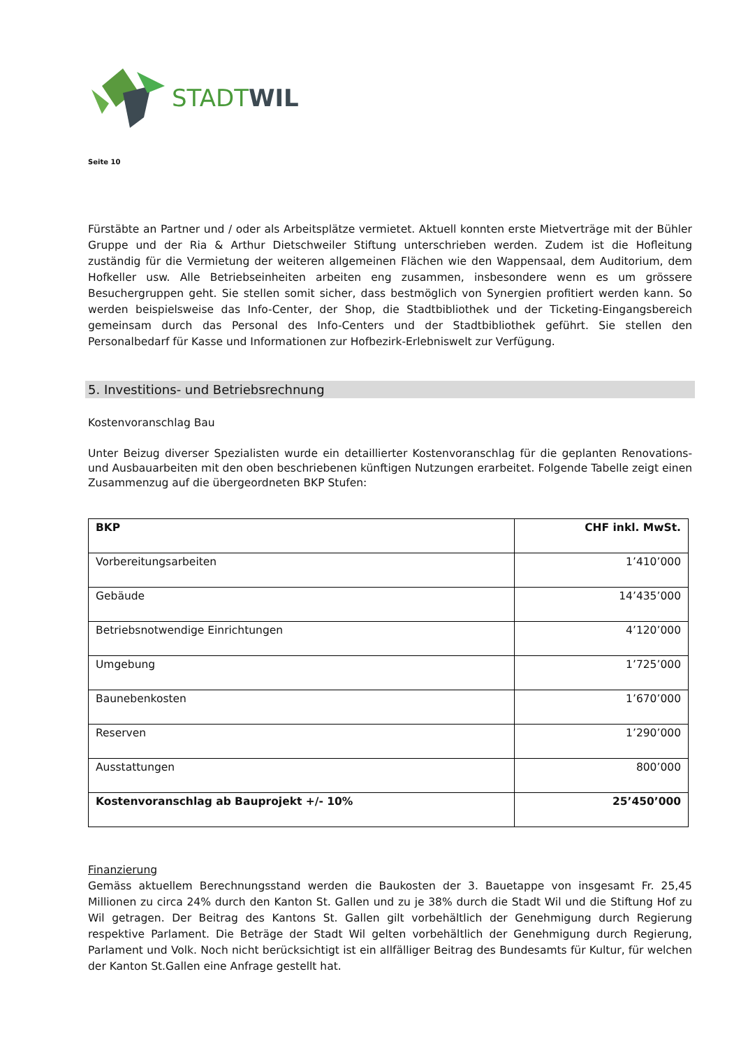STADTWIL
Seite 10
Fürstäbte an Partner und / oder als Arbeitsplätze vermietet. Aktuell konnten erste Mietverträge mit der Bühler Gruppe und der Ria & Arthur Dietschweiler Stiftung unterschrieben werden. Zudem ist die Hofleitung zuständig für die Vermietung der weiteren allgemeinen Flächen wie den Wappensaal, dem Auditorium, dem Hofkeller usw. Alle Betriebseinheiten arbeiten eng zusammen, insbesondere wenn es um grössere Besuchergruppen geht. Sie stellen somit sicher, dass bestmöglich von Synergien profitiert werden kann. So werden beispielsweise das Info-Center, der Shop, die Stadtbibliothek und der Ticketing-Eingangsbereich gemeinsam durch das Personal des Info-Centers und der Stadtbibliothek geführt. Sie stellen den Personalbedarf für Kasse und Informationen zur Hofbezirk-Erlebniswelt zur Verfügung.
5. Investitions- und Betriebsrechnung
Kostenvoranschlag Bau
Unter Beizug diverser Spezialisten wurde ein detaillierter Kostenvoranschlag für die geplanten Renovations- und Ausbauarbeiten mit den oben beschriebenen künftigen Nutzungen erarbeitet. Folgende Tabelle zeigt einen Zusammenzug auf die übergeordneten BKP Stufen:
| BKP | CHF inkl. MwSt. |
| --- | --- |
| Vorbereitungsarbeiten | 1’410’000 |
| Gebäude | 14’435’000 |
| Betriebsnotwendige Einrichtungen | 4’120’000 |
| Umgebung | 1’725’000 |
| Baunebenkosten | 1’670’000 |
| Reserven | 1’290’000 |
| Ausstattungen | 800’000 |
| Kostenvoranschlag ab Bauprojekt +/- 10% | 25’450’000 |
Finanzierung
Gemäss aktuellem Berechnungsstand werden die Baukosten der 3. Bauetappe von insgesamt Fr. 25,45 Millionen zu circa 24% durch den Kanton St. Gallen und zu je 38% durch die Stadt Wil und die Stiftung Hof zu Wil getragen. Der Beitrag des Kantons St. Gallen gilt vorbehältlich der Genehmigung durch Regierung respektive Parlament. Die Beträge der Stadt Wil gelten vorbehältlich der Genehmigung durch Regierung, Parlament und Volk. Noch nicht berücksichtigt ist ein allfälliger Beitrag des Bundesamts für Kultur, für welchen der Kanton St.Gallen eine Anfrage gestellt hat.